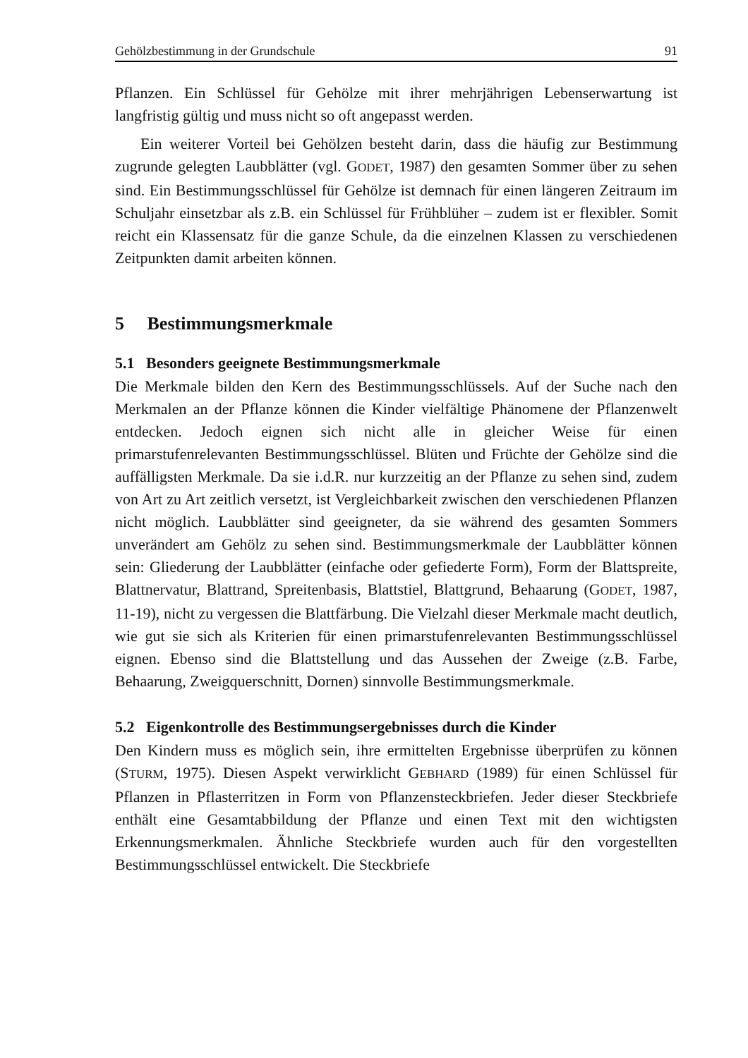Gehölzbestimmung in der Grundschule 91
Pflanzen. Ein Schlüssel für Gehölze mit ihrer mehrjährigen Lebenserwartung ist langfristig gültig und muss nicht so oft angepasst werden.
Ein weiterer Vorteil bei Gehölzen besteht darin, dass die häufig zur Bestimmung zugrunde gelegten Laubblätter (vgl. GODET, 1987) den gesamten Sommer über zu sehen sind. Ein Bestimmungsschlüssel für Gehölze ist demnach für einen längeren Zeitraum im Schuljahr einsetzbar als z.B. ein Schlüssel für Frühblüher – zudem ist er flexibler. Somit reicht ein Klassensatz für die ganze Schule, da die einzelnen Klassen zu verschiedenen Zeitpunkten damit arbeiten können.
5 Bestimmungsmerkmale
5.1 Besonders geeignete Bestimmungsmerkmale
Die Merkmale bilden den Kern des Bestimmungsschlüssels. Auf der Suche nach den Merkmalen an der Pflanze können die Kinder vielfältige Phänomene der Pflanzenwelt entdecken. Jedoch eignen sich nicht alle in gleicher Weise für einen primarstufenrelevanten Bestimmungsschlüssel. Blüten und Früchte der Gehölze sind die auffälligsten Merkmale. Da sie i.d.R. nur kurzzeitig an der Pflanze zu sehen sind, zudem von Art zu Art zeitlich versetzt, ist Vergleichbarkeit zwischen den verschiedenen Pflanzen nicht möglich. Laubblätter sind geeigneter, da sie während des gesamten Sommers unverändert am Gehölz zu sehen sind. Bestimmungsmerkmale der Laubblätter können sein: Gliederung der Laubblätter (einfache oder gefiederte Form), Form der Blattspreite, Blattnervatur, Blattrand, Spreitenbasis, Blattstiel, Blattgrund, Behaarung (GODET, 1987, 11-19), nicht zu vergessen die Blattfärbung. Die Vielzahl dieser Merkmale macht deutlich, wie gut sie sich als Kriterien für einen primarstufenrelevanten Bestimmungsschlüssel eignen. Ebenso sind die Blattstellung und das Aussehen der Zweige (z.B. Farbe, Behaarung, Zweigquerschnitt, Dornen) sinnvolle Bestimmungsmerkmale.
5.2 Eigenkontrolle des Bestimmungsergebnisses durch die Kinder
Den Kindern muss es möglich sein, ihre ermittelten Ergebnisse überprüfen zu können (STURM, 1975). Diesen Aspekt verwirklicht GEBHARD (1989) für einen Schlüssel für Pflanzen in Pflasterritzen in Form von Pflanzensteckbriefen. Jeder dieser Steckbriefe enthält eine Gesamtabbildung der Pflanze und einen Text mit den wichtigsten Erkennungsmerkmalen. Ähnliche Steckbriefe wurden auch für den vorgestellten Bestimmungsschlüssel entwickelt. Die Steckbriefe